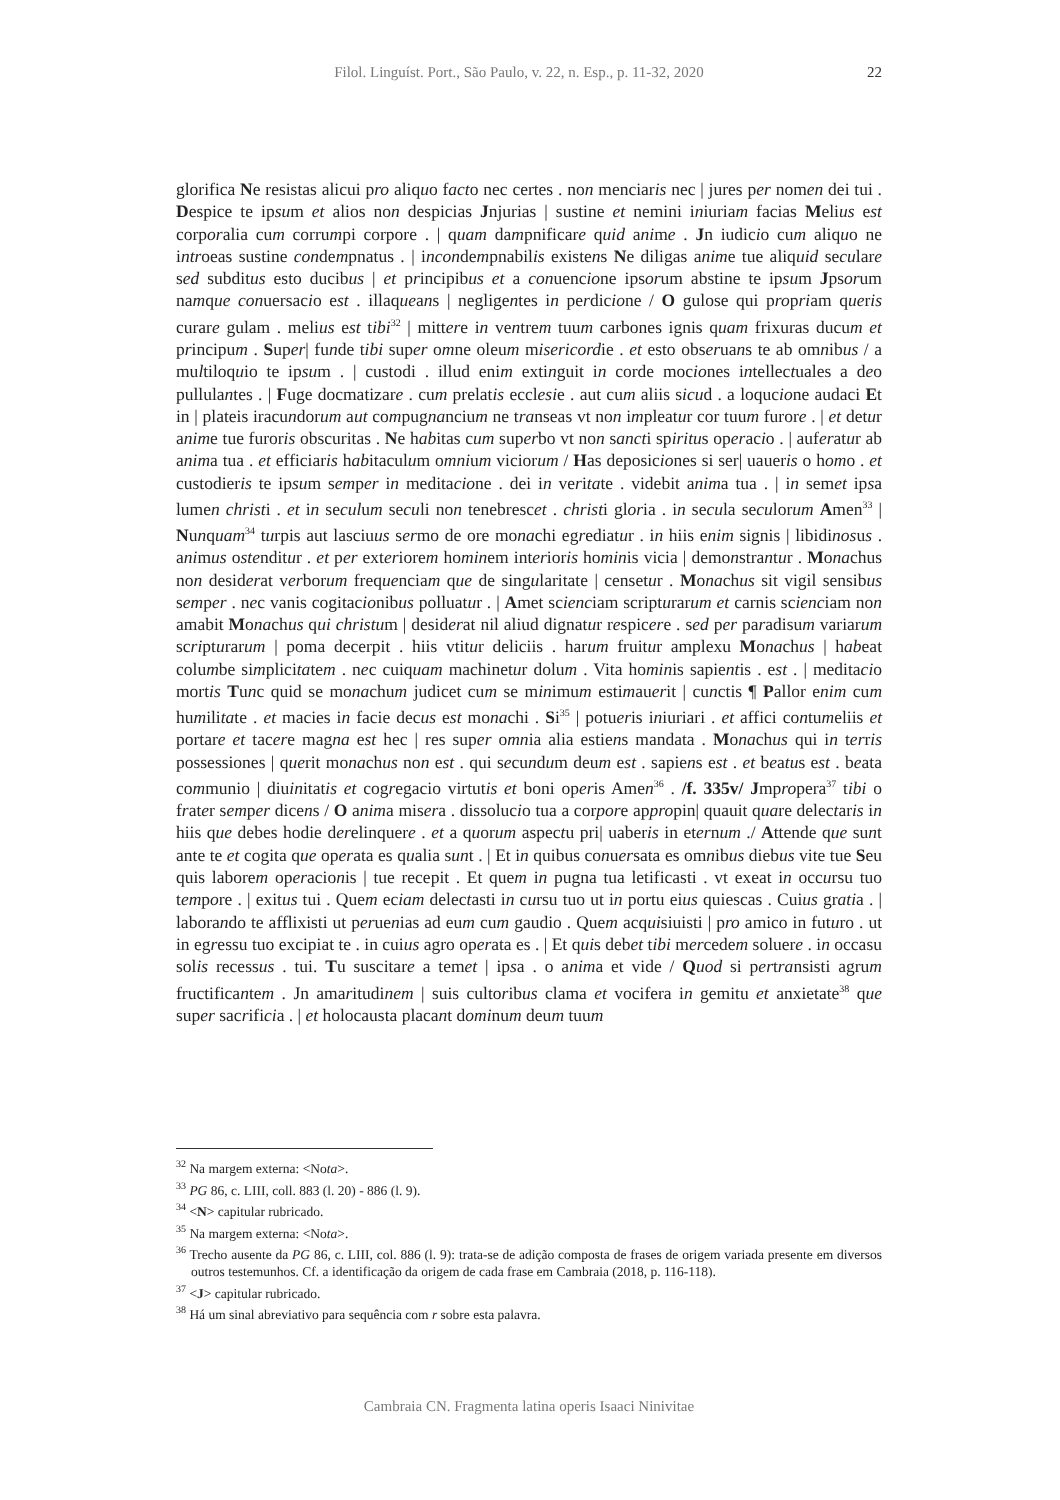Filol. Linguíst. Port., São Paulo, v. 22, n. Esp., p. 11-32, 2020
22
glorifica Ne resistas alicui pro aliquo facto nec certes . non menciaris nec | jures per nomen dei tui . Despice te ipsum et alios non despicias Jnjurias | sustine et nemini iniuriam facias Melius est corporalia cum corrumpi corpore . | quam dampnificare quid anime . Jn iudicio cum aliquo ne introeas sustine condempnatus . | incondempnabilis existens Ne diligas anime tue aliquid seculare sed subditus esto ducibus | et principibus et a conuencione ipsorum abstine te ipsum Jpsorum namque conuersacio est . illaqueans | negligentes in perdicione / O gulose qui propriam queris curare gulam . melius est tibi<sup>32</sup> | mittere in ventrem tuum carbones ignis quam frixuras ducum et principum . Super| funde tibi super omne oleum misericordie . et esto obseruans te ab omnibus / a multiloquio te ipsum . | custodi . illud enim extinguit in corde mociones intellectuales a deo pullulantes . | Fuge docmatizare . cum prelatis ecclesie . aut cum aliis sicud . a loqucione audaci Et in | plateis iracundorum aut compugnancium ne transeas vt non impleatur cor tuum furore . | et detur anime tue furoris obscuritas . Ne habitas cum superbo vt non sancti spiritus operacio . | auferatur ab anima tua . et efficiaris habitaculum omnium viciorum / Has deposiciones si ser| uaueris o homo . et custodieris te ipsum semper in meditacione . dei in veritate . videbit anima tua . | in semet ipsa lumen christi . et in seculum seculi non tenebrescet . christi gloria . in secula seculorum Amen<sup>33</sup> | Nunquam<sup>34</sup> turpis aut lasciuus sermo de ore monachi egrediatur . in hiis enim signis | libidinosus . animus ostenditur . et per exteriorem hominem interioris hominis vicia | demonstrantur . Monachus non desiderat verborum frequenciam que de singularitate | censetur . Monachus sit vigil sensibus semper . nec vanis cogitacionibus polluatur . | Amet scienciam scripturarum et carnis scienciam non amabit Monachus qui christum | desiderat nil aliud dignatur respicere . sed per paradisum variarum scripturarum | poma decerpit . hiis vtitur deliciis . harum fruitur amplexu Monachus | habeat columbe simplicitatem . nec cuiquam machinetur dolum . Vita hominis sapientis . est . | meditacio mortis Tunc quid se monachum judicet cum se minimum estimauerit | cunctis ¶ Pallor enim cum humilitate . et macies in facie decus est monachi . Si<sup>35</sup> | potueris iniuriari . et affici contumeliis et portare et tacere magna est hec | res super omnia alia estiens mandata . Monachus qui in terris possessiones | querit monachus non est . qui secundum deum est . sapiens est . et beatus est . beata communio | diuinitatis et cogregacio virtutis et boni operis Amen<sup>36</sup> . /f. 335v/ Jmpropera<sup>37</sup> tibi o frater semper dicens / O anima misera . dissolucio tua a corpore appropin| quauit quare delectaris in hiis que debes hodie derelinquere . et a quorum aspectu pri| uaberis in eternum ./ Attende que sunt ante te et cogita que operata es qualia sunt . | Et in quibus conuersata es omnibus diebus vite tue Seu quis laborem operacionis | tue recepit . Et quem in pugna tua letificasti . vt exeat in occursu tuo tempore . | exitus tui . Quem eciam delectasti in cursu tuo ut in portu eius quiescas . Cuius gratia . | laborando te afflixisti ut peruenias ad eum cum gaudio . Quem acquisiuisti | pro amico in futuro . ut in egressu tuo excipiat te . in cuius agro operata es . | Et quis debet tibi mercedem soluere . in occasu solis recessus . tui. Tu suscitare a temet | ipsa . o anima et vide / Quod si pertransisti agrum fructificantem . Jn amaritudinem | suis cultoribus clama et vocifera in gemitu et anxietate<sup>38</sup> que super sacrificia . | et holocausta placant dominum deum tuum
<sup>32</sup> Na margem externa: <Nota>.
<sup>33</sup> PG 86, c. LIII, coll. 883 (l. 20) - 886 (l. 9).
<sup>34</sup> <N> capitular rubricado.
<sup>35</sup> Na margem externa: <Nota>.
<sup>36</sup> Trecho ausente da PG 86, c. LIII, col. 886 (l. 9): trata-se de adição composta de frases de origem variada presente em diversos outros testemunhos. Cf. a identificação da origem de cada frase em Cambraia (2018, p. 116-118).
<sup>37</sup> <J> capitular rubricado.
<sup>38</sup> Há um sinal abreviativo para sequência com r sobre esta palavra.
Cambraia CN. Fragmenta latina operis Isaaci Ninivitae